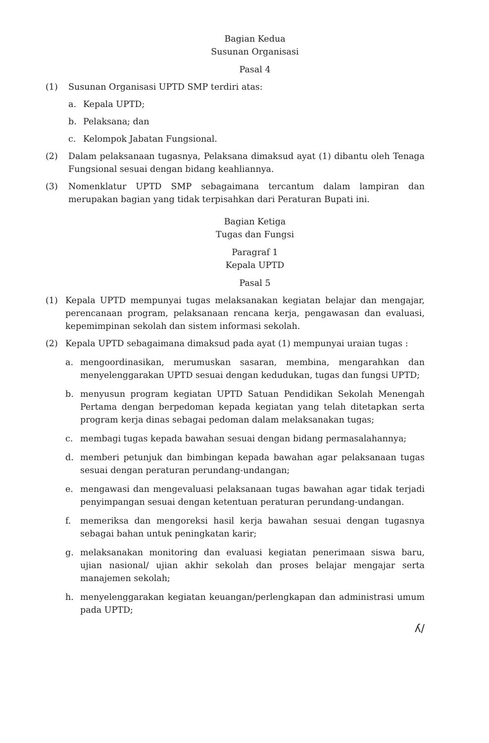Bagian Kedua
Susunan Organisasi
Pasal 4
(1) Susunan Organisasi UPTD SMP terdiri atas:
a. Kepala UPTD;
b. Pelaksana; dan
c. Kelompok Jabatan Fungsional.
(2) Dalam pelaksanaan tugasnya, Pelaksana dimaksud ayat (1) dibantu oleh Tenaga Fungsional sesuai dengan bidang keahliannya.
(3) Nomenklatur UPTD SMP sebagaimana tercantum dalam lampiran dan merupakan bagian yang tidak terpisahkan dari Peraturan Bupati ini.
Bagian Ketiga
Tugas dan Fungsi
Paragraf 1
Kepala UPTD
Pasal 5
(1) Kepala UPTD mempunyai tugas melaksanakan kegiatan belajar dan mengajar, perencanaan program, pelaksanaan rencana kerja, pengawasan dan evaluasi, kepemimpinan sekolah dan sistem informasi sekolah.
(2) Kepala UPTD sebagaimana dimaksud pada ayat (1) mempunyai uraian tugas :
a. mengoordinasikan, merumuskan sasaran, membina, mengarahkan dan menyelenggarakan UPTD sesuai dengan kedudukan, tugas dan fungsi UPTD;
b. menyusun program kegiatan UPTD Satuan Pendidikan Sekolah Menengah Pertama dengan berpedoman kepada kegiatan yang telah ditetapkan serta program kerja dinas sebagai pedoman dalam melaksanakan tugas;
c. membagi tugas kepada bawahan sesuai dengan bidang permasalahannya;
d. memberi petunjuk dan bimbingan kepada bawahan agar pelaksanaan tugas sesuai dengan peraturan perundang-undangan;
e. mengawasi dan mengevaluasi pelaksanaan tugas bawahan agar tidak terjadi penyimpangan sesuai dengan ketentuan peraturan perundang-undangan.
f. memeriksa dan mengoreksi hasil kerja bawahan sesuai dengan tugasnya sebagai bahan untuk peningkatan karir;
g. melaksanakan monitoring dan evaluasi kegiatan penerimaan siswa baru, ujian nasional/ ujian akhir sekolah dan proses belajar mengajar serta manajemen sekolah;
h. menyelenggarakan kegiatan keuangan/perlengkapan dan administrasi umum pada UPTD;
ʎ/